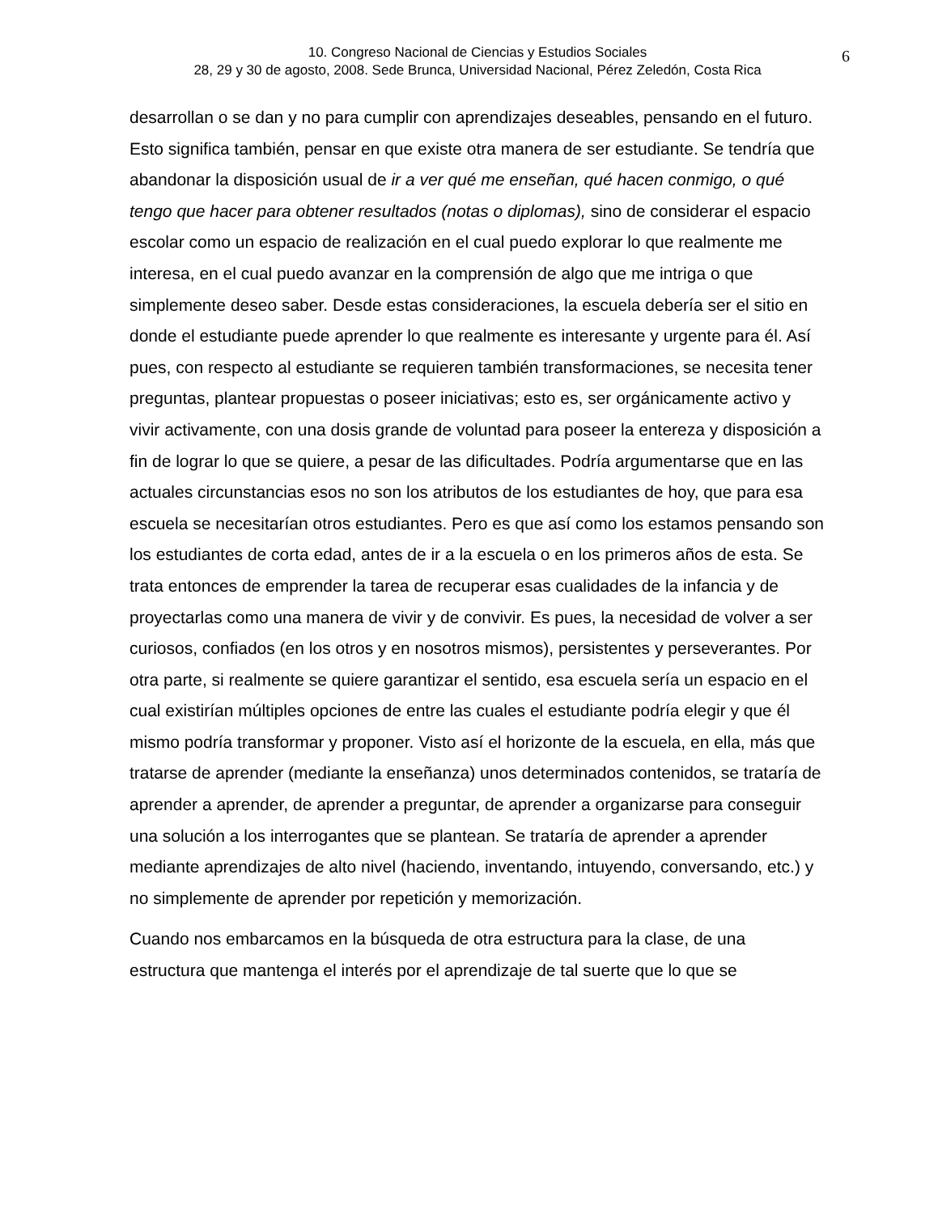10. Congreso Nacional de Ciencias y Estudios Sociales
28, 29 y 30 de agosto, 2008. Sede Brunca, Universidad Nacional, Pérez Zeledón, Costa Rica
6
desarrollan o se dan y no para cumplir con aprendizajes deseables, pensando en el futuro. Esto significa también, pensar en que existe otra manera de ser estudiante. Se tendría que abandonar la disposición usual de ir a ver qué me enseñan, qué hacen conmigo, o qué tengo que hacer para obtener resultados (notas o diplomas), sino de considerar el espacio escolar como un espacio de realización en el cual puedo explorar lo que realmente me interesa, en el cual puedo avanzar en la comprensión de algo que me intriga o que simplemente deseo saber. Desde estas consideraciones, la escuela debería ser el sitio en donde el estudiante puede aprender lo que realmente es interesante y urgente para él. Así pues, con respecto al estudiante se requieren también transformaciones, se necesita tener preguntas, plantear propuestas o poseer iniciativas; esto es, ser orgánicamente activo y vivir activamente, con una dosis grande de voluntad para poseer la entereza y disposición a fin de lograr lo que se quiere, a pesar de las dificultades. Podría argumentarse que en las actuales circunstancias esos no son los atributos de los estudiantes de hoy, que para esa escuela se necesitarían otros estudiantes. Pero es que así como los estamos pensando son los estudiantes de corta edad, antes de ir a la escuela o en los primeros años de esta. Se trata entonces de emprender la tarea de recuperar esas cualidades de la infancia y de proyectarlas como una manera de vivir y de convivir. Es pues, la necesidad de volver a ser curiosos, confiados (en los otros y en nosotros mismos), persistentes y perseverantes. Por otra parte, si realmente se quiere garantizar el sentido, esa escuela sería un espacio en el cual existirían múltiples opciones de entre las cuales el estudiante podría elegir y que él mismo podría transformar y proponer. Visto así el horizonte de la escuela, en ella, más que tratarse de aprender (mediante la enseñanza) unos determinados contenidos, se trataría de aprender a aprender, de aprender a preguntar, de aprender a organizarse para conseguir una solución a los interrogantes que se plantean. Se trataría de aprender a aprender mediante aprendizajes de alto nivel (haciendo, inventando, intuyendo, conversando, etc.) y no simplemente de aprender por repetición y memorización.
Cuando nos embarcamos en la búsqueda de otra estructura para la clase, de una estructura que mantenga el interés por el aprendizaje de tal suerte que lo que se